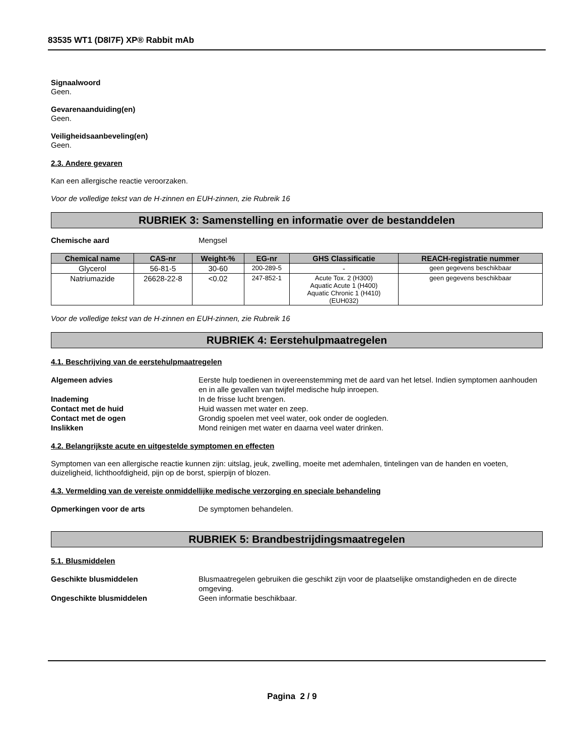83535 WT1 (D8I7F) XP® Rabbit mAb
Signaalwoord
Geen.
Gevarenaanduiding(en)
Geen.
Veiligheidsaanbeveling(en)
Geen.
2.3. Andere gevaren
Kan een allergische reactie veroorzaken.
Voor de volledige tekst van de H-zinnen en EUH-zinnen, zie Rubreik 16
RUBRIEK 3: Samenstelling en informatie over de bestanddelen
Chemische aard Mengsel
| Chemical name | CAS-nr | Weight-% | EG-nr | GHS Classificatie | REACH-registratie nummer |
| --- | --- | --- | --- | --- | --- |
| Glycerol | 56-81-5 | 30-60 | 200-289-5 | - | geen gegevens beschikbaar |
| Natriumazide | 26628-22-8 | <0.02 | 247-852-1 | Acute Tox. 2 (H300) Aquatic Acute 1 (H400) Aquatic Chronic 1 (H410) (EUH032) | geen gegevens beschikbaar |
Voor de volledige tekst van de H-zinnen en EUH-zinnen, zie Rubreik 16
RUBRIEK 4: Eerstehulpmaatregelen
4.1. Beschrijving van de eerstehulpmaatregelen
Algemeen advies Eerste hulp toedienen in overeenstemming met de aard van het letsel. Indien symptomen aanhouden en in alle gevallen van twijfel medische hulp inroepen.
Inademing In de frisse lucht brengen.
Contact met de huid Huid wassen met water en zeep.
Contact met de ogen Grondig spoelen met veel water, ook onder de oogleden.
Inslikken Mond reinigen met water en daarna veel water drinken.
4.2. Belangrijkste acute en uitgestelde symptomen en effecten
Symptomen van een allergische reactie kunnen zijn: uitslag, jeuk, zwelling, moeite met ademhalen, tintelingen van de handen en voeten, duizeligheid, lichthoofdigheid, pijn op de borst, spierpijn of blozen.
4.3. Vermelding van de vereiste onmiddellijke medische verzorging en speciale behandeling
Opmerkingen voor de arts De symptomen behandelen.
RUBRIEK 5: Brandbestrijdingsmaatregelen
5.1. Blusmiddelen
Geschikte blusmiddelen Blusmaatregelen gebruiken die geschikt zijn voor de plaatselijke omstandigheden en de directe omgeving.
Ongeschikte blusmiddelen Geen informatie beschikbaar.
Pagina 2 / 9